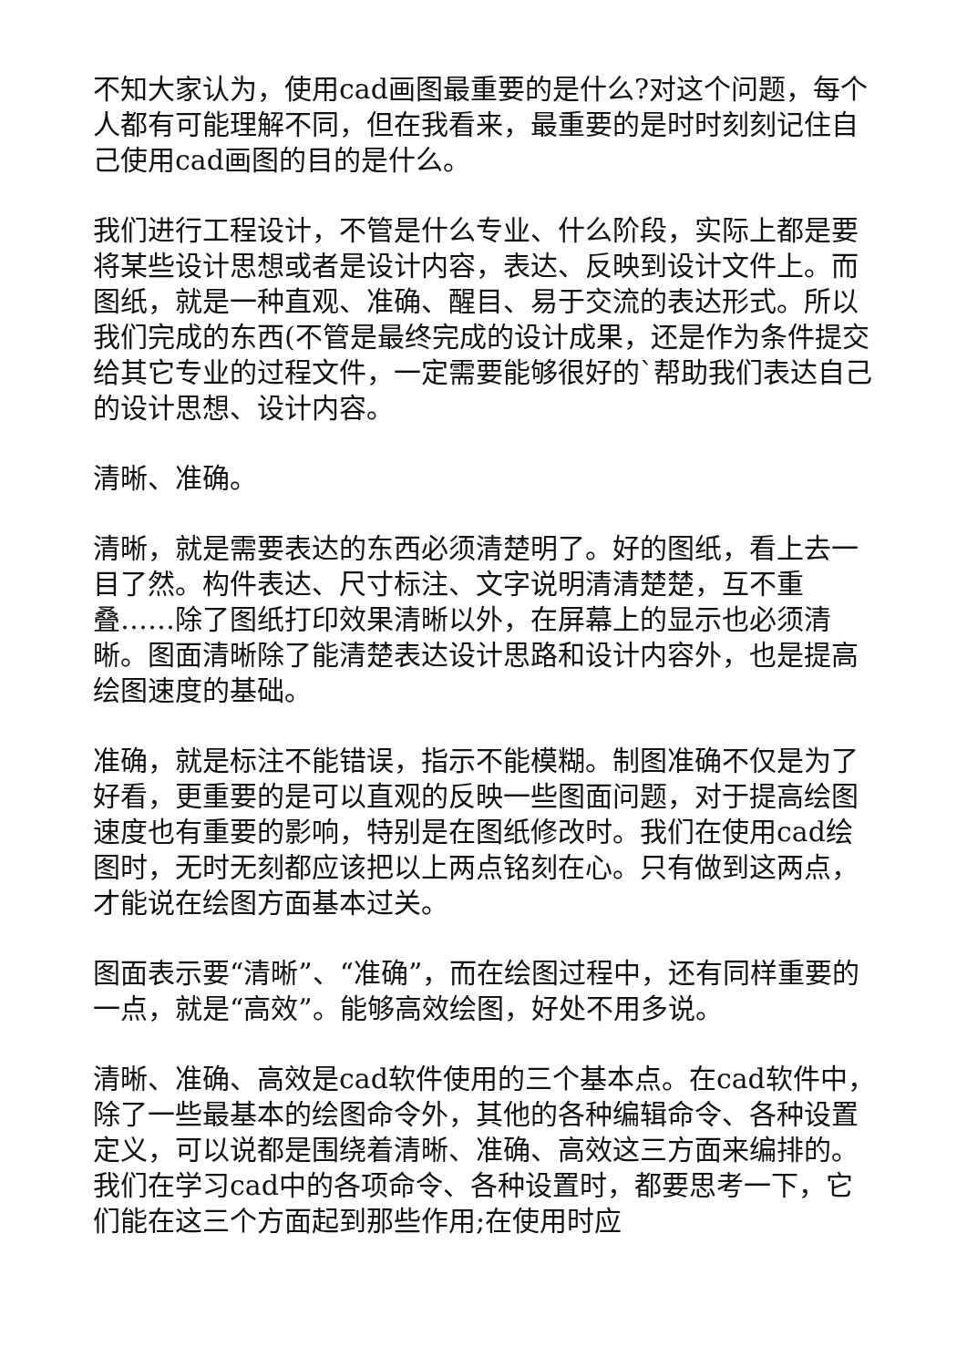不知大家认为，使用cad画图最重要的是什么?对这个问题，每个人都有可能理解不同，但在我看来，最重要的是时时刻刻记住自己使用cad画图的目的是什么。
我们进行工程设计，不管是什么专业、什么阶段，实际上都是要将某些设计思想或者是设计内容，表达、反映到设计文件上。而图纸，就是一种直观、准确、醒目、易于交流的表达形式。所以我们完成的东西(不管是最终完成的设计成果，还是作为条件提交给其它专业的过程文件，一定需要能够很好的`帮助我们表达自己的设计思想、设计内容。
清晰、准确。
清晰，就是需要表达的东西必须清楚明了。好的图纸，看上去一目了然。构件表达、尺寸标注、文字说明清清楚楚，互不重叠……除了图纸打印效果清晰以外，在屏幕上的显示也必须清晰。图面清晰除了能清楚表达设计思路和设计内容外，也是提高绘图速度的基础。
准确，就是标注不能错误，指示不能模糊。制图准确不仅是为了好看，更重要的是可以直观的反映一些图面问题，对于提高绘图速度也有重要的影响，特别是在图纸修改时。我们在使用cad绘图时，无时无刻都应该把以上两点铭刻在心。只有做到这两点，才能说在绘图方面基本过关。
图面表示要“清晰”、“准确”，而在绘图过程中，还有同样重要的一点，就是“高效”。能够高效绘图，好处不用多说。
清晰、准确、高效是cad软件使用的三个基本点。在cad软件中，除了一些最基本的绘图命令外，其他的各种编辑命令、各种设置定义，可以说都是围绕着清晰、准确、高效这三方面来编排的。我们在学习cad中的各项命令、各种设置时，都要思考一下，它们能在这三个方面起到那些作用;在使用时应